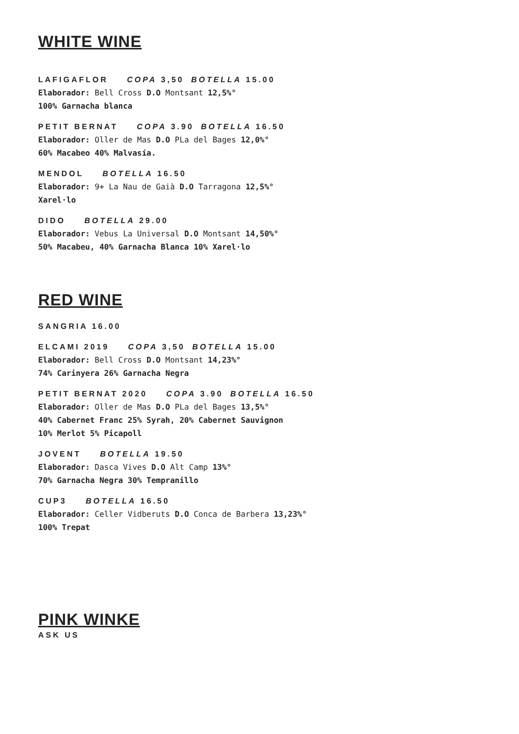WHITE WINE
LAFIGAFLOR COPA 3,50 BOTELLA 15.00
Elaborador: Bell Cross D.O Montsant 12,5%°
100% Garnacha blanca
PETIT BERNAT COPA 3.90 BOTELLA 16.50
Elaborador: Oller de Mas D.O PLa del Bages 12,0%°
60% Macabeo 40% Malvasía.
MENDOL BOTELLA 16.50
Elaborador: 9+ La Nau de Gaià D.O Tarragona 12,5%°
Xarel·lo
DIDO BOTELLA 29.00
Elaborador: Vebus La Universal D.O Montsant 14,50%°
50% Macabeu, 40% Garnacha Blanca 10% Xarel·lo
RED WINE
SANGRIA 16.00
ELCAMI 2019 COPA 3,50 BOTELLA 15.00
Elaborador: Bell Cross D.O Montsant 14,23%°
74% Carinyera 26% Garnacha Negra
PETIT BERNAT 2020 COPA 3.90 BOTELLA 16.50
Elaborador: Oller de Mas D.O PLa del Bages 13,5%°
40% Cabernet Franc 25% Syrah, 20% Cabernet Sauvignon
10% Merlot 5% Picapoll
JOVENT BOTELLA 19.50
Elaborador: Dasca Vives D.O Alt Camp 13%°
70% Garnacha Negra 30% Tempranillo
CUP3 BOTELLA 16.50
Elaborador: Celler Vidberuts D.O Conca de Barbera 13,23%°
100% Trepat
PINK WINKE
ASK US